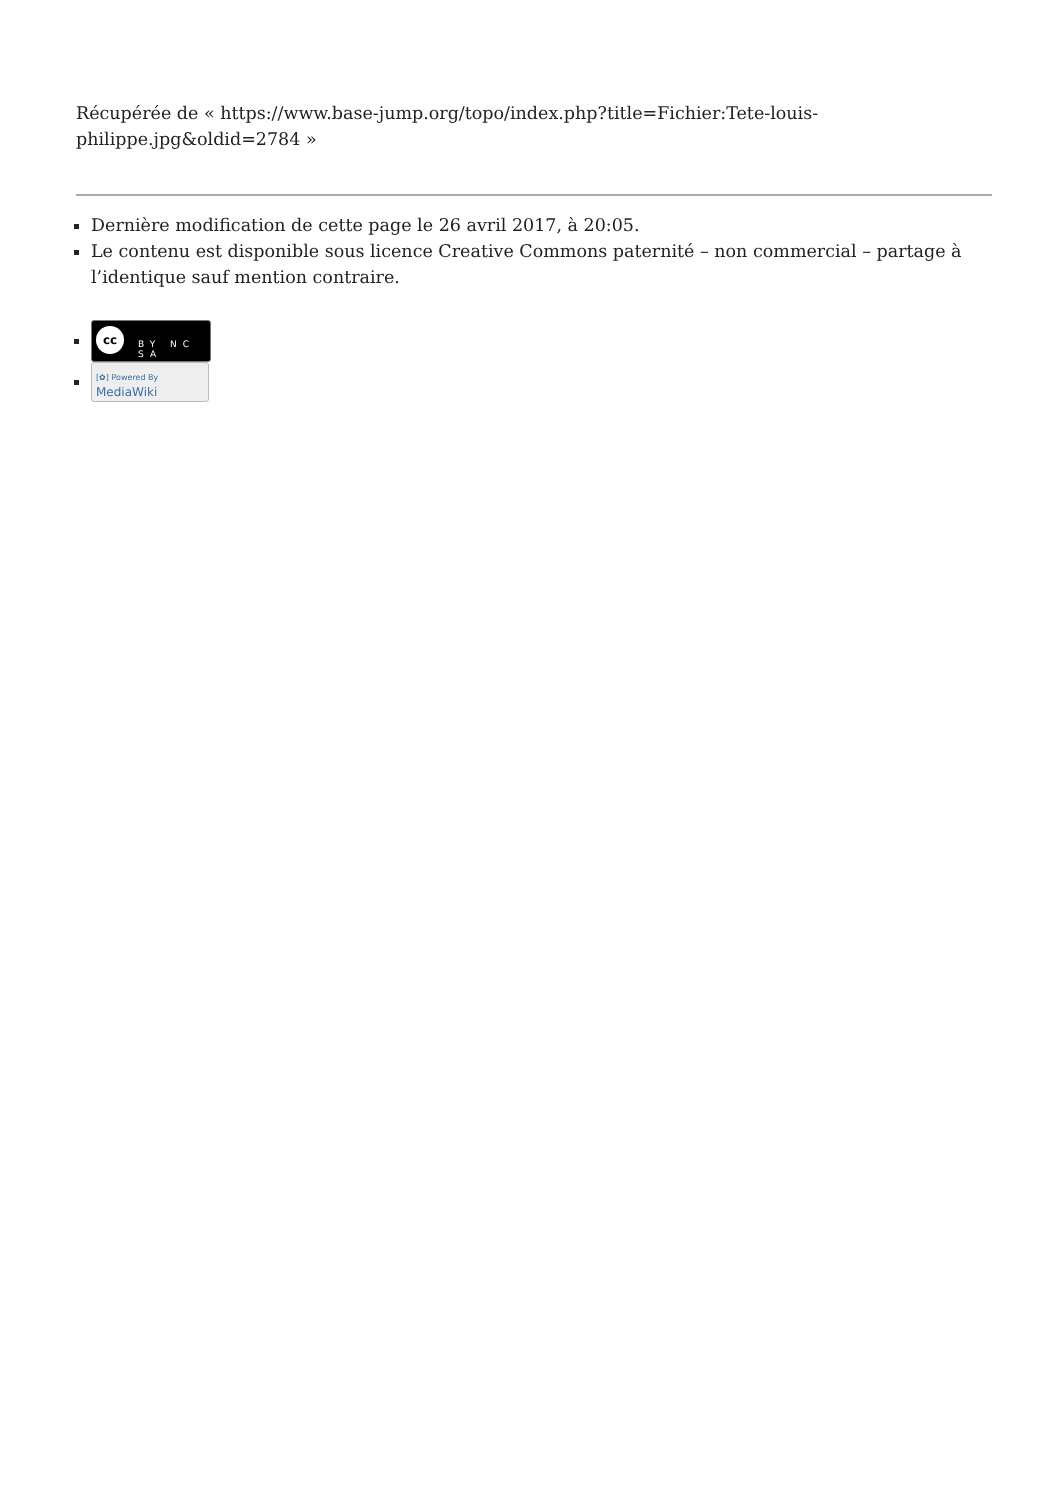Récupérée de « https://www.base-jump.org/topo/index.php?title=Fichier:Tete-louis-philippe.jpg&oldid=2784 »
Dernière modification de cette page le 26 avril 2017, à 20:05.
Le contenu est disponible sous licence Creative Commons paternité – non commercial – partage à l’identique sauf mention contraire.
cc BY NC SA
[✿] Powered By
MediaWiki